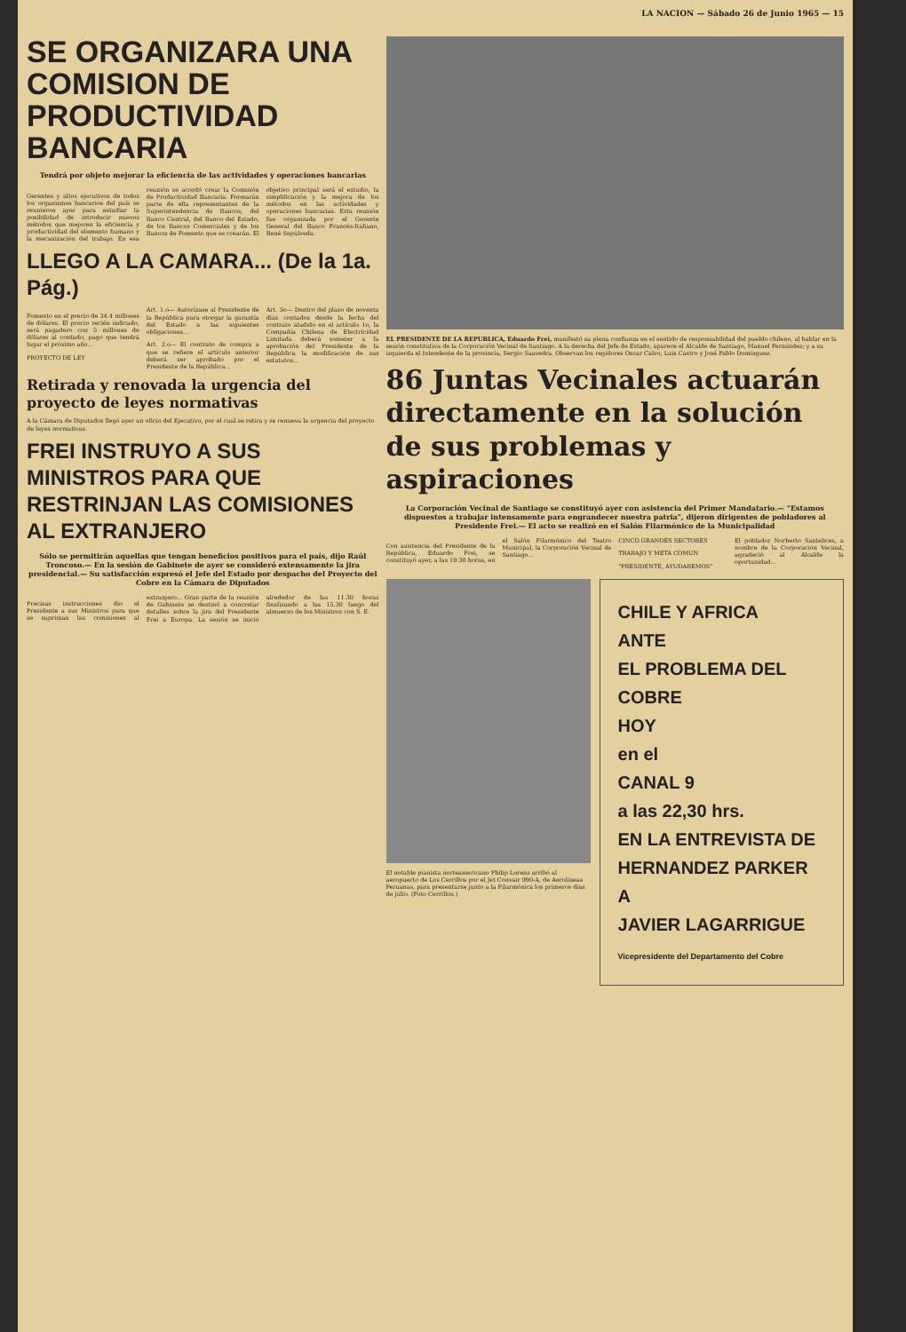SE ORGANIZARA UNA COMISION DE PRODUCTIVIDAD BANCARIA
Tendrá por objeto mejorar la eficiencia de las actividades y operaciones bancarias
Gerentes y altos ejecutivos de todos los organismos bancarios del país se reunieron ayer para estudiar la posibilidad de introducir nuevos métodos que mejoren la eficiencia y productividad del elemento humano y la mecanización del trabajo. En esa reunión se acordó crear la Comisión de Productividad Bancaria. Formarán parte de ella representantes de la Superintendencia de Bancos, del Banco Central, del Banco del Estado, de los Bancos Comerciales y de los Bancos de Fomento que se crearán. El objetivo principal será el estudio, la simplificación y la mejora de los métodos en las actividades y operaciones bancarias. Esta reunión fue organizada por el Gerente General del Banco Francés-Italiano, René Sepúlveda.
LLEGO A LA CAMARA... (De la 1a. Pág.)
Fomento en el precio de 34.4 millones de dólares. El precio recién indicado, será pagadero con 5 millones de dólares al contado, pago que tendrá lugar el próximo año...
PROYECTO DE LEY
Art. 1.o— Autorízase al Presidente de la República para otorgar la garantía del Estado a las siguientes obligaciones...
Art. 2.o— El contrato de compra a que se refiere el artículo anterior deberá ser aprobado por el Presidente de la República...
Art. 3o— Dentro del plazo de noventa días contados desde la fecha del contrato aludido en el artículo 1o, la Compañía Chilena de Electricidad Limitada deberá someter a la aprobación del Presidente de la República la modificación de sus estatutos...
Retirada y renovada la urgencia del proyecto de leyes normativas
A la Cámara de Diputados llegó ayer un oficio del Ejecutivo, por el cual se retira y se renueva la urgencia del proyecto de leyes normativas.
FREI INSTRUYO A SUS MINISTROS PARA QUE RESTRINJAN LAS COMISIONES AL EXTRANJERO
Sólo se permitirán aquellas que tengan beneficios positivos para el país, dijo Raúl Troncoso.— En la sesión de Gabinete de ayer se consideró extensamente la jira presidencial.— Su satisfacción expresó el Jefe del Estado por despacho del Proyecto del Cobre en la Cámara de Diputados
Precisas instrucciones dio el Presidente a sus Ministros para que se supriman las comisiones al extranjero... Gran parte de la reunión de Gabinete se destinó a concretar detalles sobre la jira del Presidente Frei a Europa. La sesión se inició alrededor de las 11.30 horas finalizando a las 15.30 luego del almuerzo de los Ministros con S. E.
LA NACION — Sábado 26 de Junio 1965 — 15
EL PRESIDENTE DE LA REPUBLICA, Eduardo Frei, manifestó su plena confianza en el sentido de responsabilidad del pueblo chileno, al hablar en la sesión constitutiva de la Corporación Vecinal de Santiago. A la derecha del Jefe de Estado, aparece el Alcalde de Santiago, Manuel Fernández; y a su izquierda el Intendente de la provincia, Sergio Saavedra. Observan los regidores Oscar Calvo, Luis Castro y José Pablo Domínguez.
86 Juntas Vecinales actuarán directamente en la solución de sus problemas y aspiraciones
La Corporación Vecinal de Santiago se constituyó ayer con asistencia del Primer Mandatario.— "Estamos dispuestos a trabajar intensamente para engrandecer nuestra patria", dijeron dirigentes de pobladores al Presidente Frei.— El acto se realizó en el Salón Filarmónico de la Municipalidad
Con asistencia del Presidente de la República, Eduardo Frei, se constituyó ayer, a las 19.30 horas, en el Salón Filarmónico del Teatro Municipal, la Corporación Vecinal de Santiago...
CINCO GRANDES SECTORES
TRABAJO Y META COMUN
"PRESIDENTE, AYUDAREMOS"
El poblador Norberto Santelices, a nombre de la Corporación Vecinal, agradeció al Alcalde la oportunidad...
El notable pianista norteamericano Philip Lorenz arribó al aeropuerto de Los Cerrillos por el Jet Convair 990-A, de Aerolíneas Peruanas, para presentarse junto a la Filarmónica los primeros días de julio. (Foto Cerrillos.)
CHILE Y AFRICA
ANTE
EL PROBLEMA DEL COBRE
HOY
en el
CANAL 9
a las 22,30 hrs.
EN LA ENTREVISTA DE
HERNANDEZ PARKER
A
JAVIER LAGARRIGUE
Vicepresidente del Departamento del Cobre